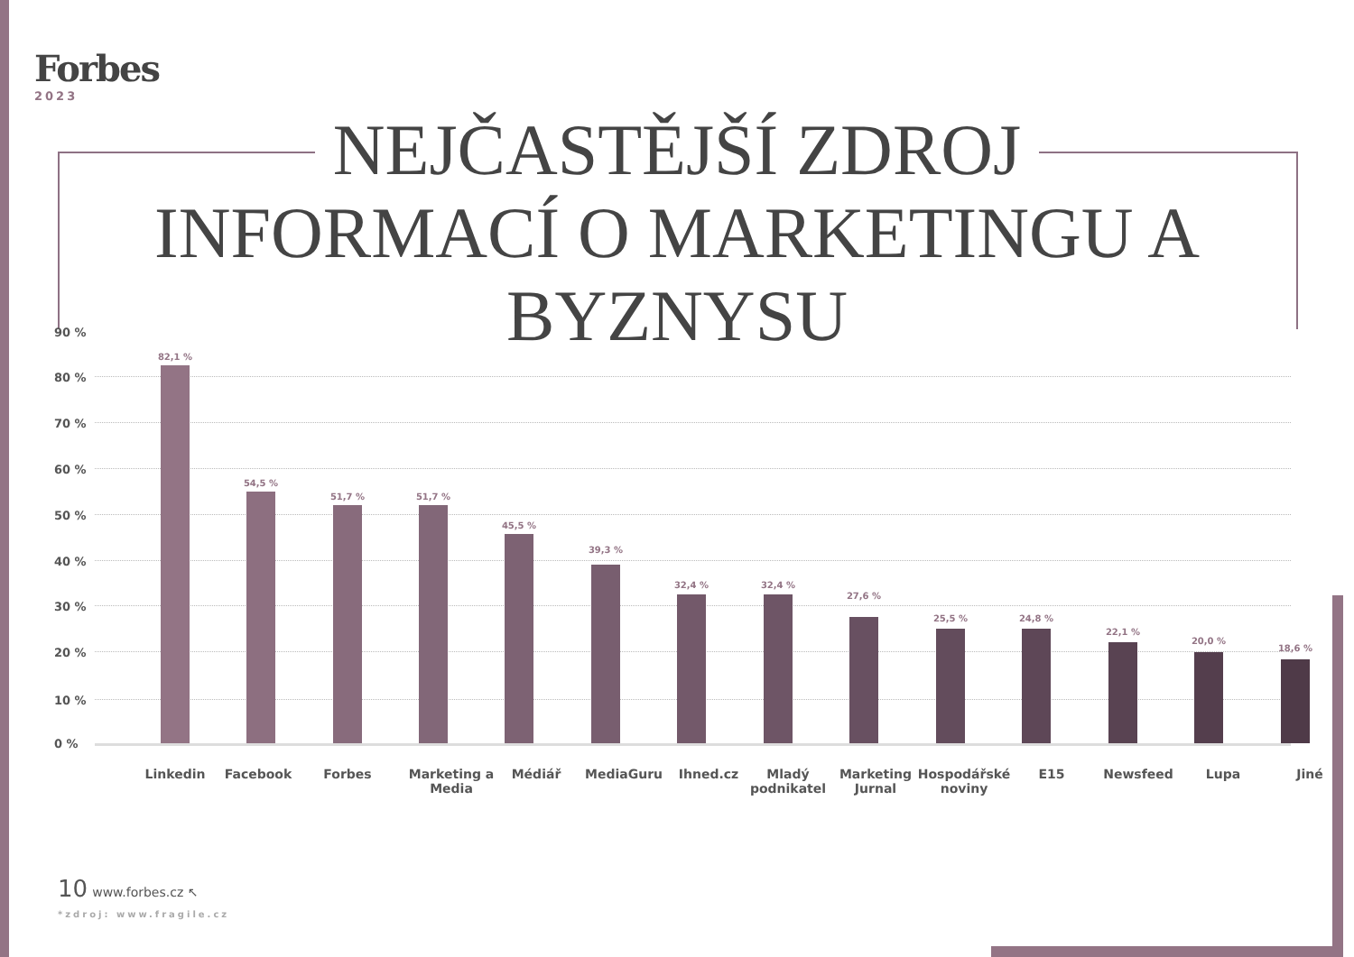Forbes
2023
NEJČASTĚJŠÍ ZDROJ
INFORMACÍ O MARKETINGU A BYZNYSU
90 %
80 %
70 %
60 %
50 %
40 %
30 %
20 %
10 %
0 %
82,1 %
54,5 %
51,7 % 51,7 %
45,5 %
39,3 %
32,4 % 32,4 %
27,6 %
25,5 % 24,8 %
22,1 %
20,0 %
18,6 %
Linkedin Facebook Forbes
Marketing a Media
Médiář MediaGuru Ihned.cz
Mladý podnikatel
Marketing Jurnal
Hospodářské noviny
E15 Newsfeed Lupa Jiné
10 www.forbes.cz ↖
*zdroj: www.fragile.cz